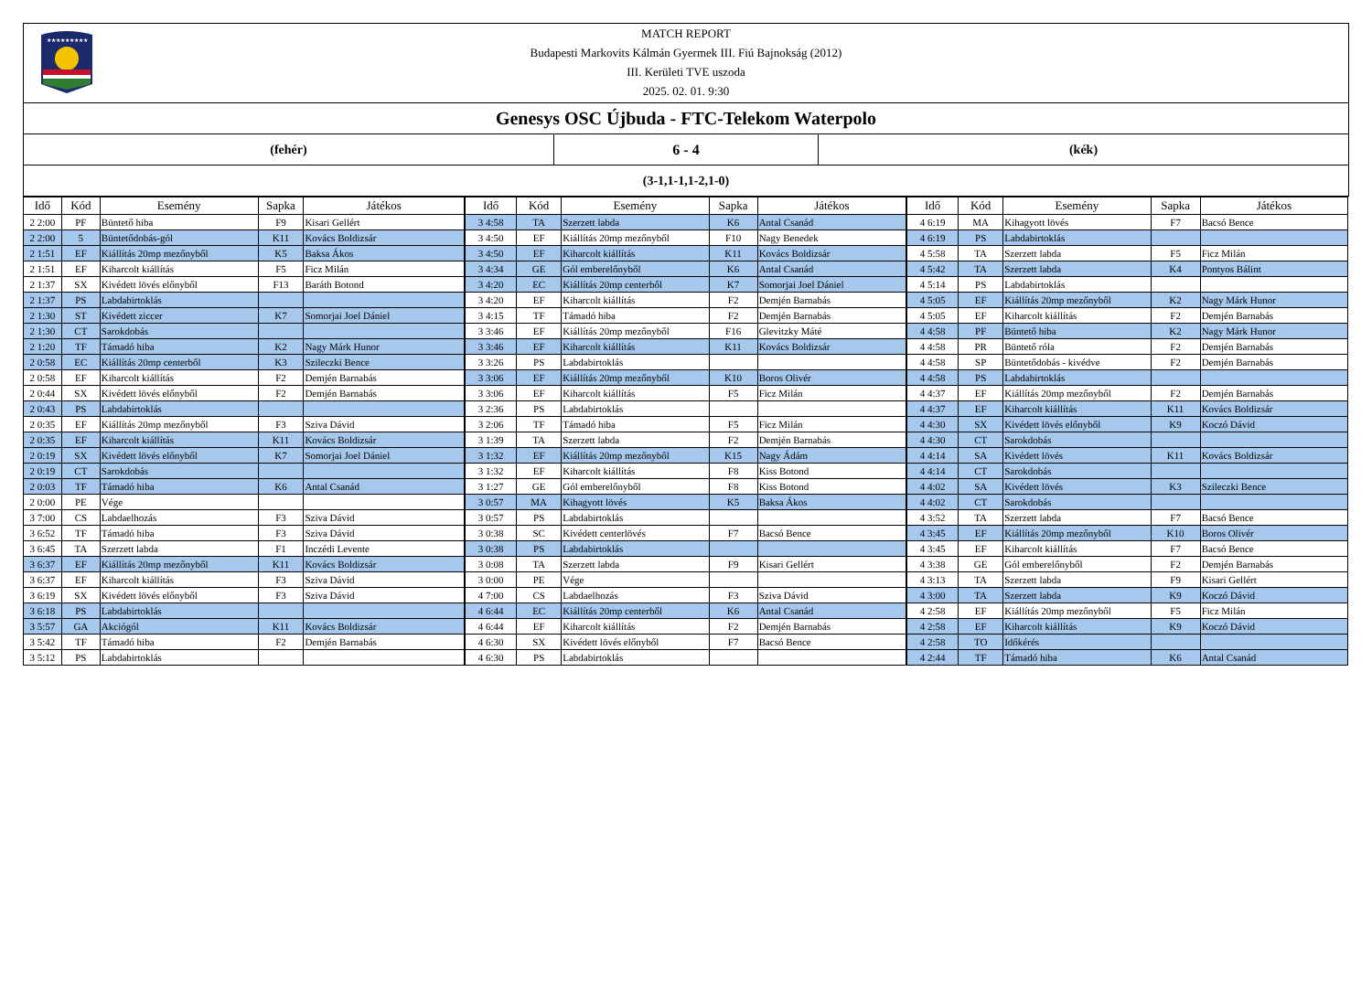★★★★★★★★★
MATCH REPORT
Budapesti Markovits Kálmán Gyermek III. Fiú Bajnokság (2012)
III. Kerületi TVE uszoda
2025. 02. 01. 9:30
Genesys OSC Újbuda - FTC-Telekom Waterpolo
(fehér) 6 - 4 (kék)
(3-1,1-1,1-2,1-0)
| Idő | Kód | Esemény | Sapka | Játékos |
| --- | --- | --- | --- | --- |
| 2 2:00 | PF | Büntető hiba | F9 | Kisari Gellért |
| 2 2:00 | 5 | Büntetődobás-gól | K11 | Kovács Boldizsár |
| 2 1:51 | EF | Kiállítás 20mp mezőnyből | K5 | Baksa Ákos |
| 2 1:51 | EF | Kiharcolt kiállítás | F5 | Ficz Milán |
| 2 1:37 | SX | Kivédett lövés előnyből | F13 | Baráth Botond |
| 2 1:37 | PS | Labdabirtoklás | | |
| 2 1:30 | ST | Kivédett ziccer | K7 | Somorjai Joel Dániel |
| 2 1:30 | CT | Sarokdobás | | |
| 2 1:20 | TF | Támadó hiba | K2 | Nagy Márk Hunor |
| 2 0:58 | EC | Kiállítás 20mp centerből | K3 | Szileczki Bence |
| 2 0:58 | EF | Kiharcolt kiállítás | F2 | Demjén Barnabás |
| 2 0:44 | SX | Kivédett lövés előnyből | F2 | Demjén Barnabás |
| 2 0:43 | PS | Labdabirtoklás | | |
| 2 0:35 | EF | Kiállítás 20mp mezőnyből | F3 | Sziva Dávid |
| 2 0:35 | EF | Kiharcolt kiállítás | K11 | Kovács Boldizsár |
| 2 0:19 | SX | Kivédett lövés előnyből | K7 | Somorjai Joel Dániel |
| 2 0:19 | CT | Sarokdobás | | |
| 2 0:03 | TF | Támadó hiba | K6 | Antal Csanád |
| 2 0:00 | PE | Vége | | |
| 3 7:00 | CS | Labdaelhozás | F3 | Sziva Dávid |
| 3 6:52 | TF | Támadó hiba | F3 | Sziva Dávid |
| 3 6:45 | TA | Szerzett labda | F1 | Inczédi Levente |
| 3 6:37 | EF | Kiállítás 20mp mezőnyből | K11 | Kovács Boldizsár |
| 3 6:37 | EF | Kiharcolt kiállítás | F3 | Sziva Dávid |
| 3 6:19 | SX | Kivédett lövés előnyből | F3 | Sziva Dávid |
| 3 6:18 | PS | Labdabirtoklás | | |
| 3 5:57 | GA | Akciógól | K11 | Kovács Boldizsár |
| 3 5:42 | TF | Támadó hiba | F2 | Demjén Barnabás |
| 3 5:12 | PS | Labdabirtoklás | | |
| Idő | Kód | Esemény | Sapka | Játékos |
| --- | --- | --- | --- | --- |
| 3 4:58 | TA | Szerzett labda | K6 | Antal Csanád |
| 3 4:50 | EF | Kiállítás 20mp mezőnyből | F10 | Nagy Benedek |
| 3 4:50 | EF | Kiharcolt kiállítás | K11 | Kovács Boldizsár |
| 3 4:34 | GE | Gól emberelőnyből | K6 | Antal Csanád |
| 3 4:20 | EC | Kiállítás 20mp centerből | K7 | Somorjai Joel Dániel |
| 3 4:20 | EF | Kiharcolt kiállítás | F2 | Demjén Barnabás |
| 3 4:15 | TF | Támadó hiba | F2 | Demjén Barnabás |
| 3 3:46 | EF | Kiállítás 20mp mezőnyből | F16 | Glevitzky Máté |
| 3 3:46 | EF | Kiharcolt kiállítás | K11 | Kovács Boldizsár |
| 3 3:26 | PS | Labdabirtoklás | | |
| 3 3:06 | EF | Kiállítás 20mp mezőnyből | K10 | Boros Olivér |
| 3 3:06 | EF | Kiharcolt kiállítás | F5 | Ficz Milán |
| 3 2:36 | PS | Labdabirtoklás | | |
| 3 2:06 | TF | Támadó hiba | F5 | Ficz Milán |
| 3 1:39 | TA | Szerzett labda | F2 | Demjén Barnabás |
| 3 1:32 | EF | Kiállítás 20mp mezőnyből | K15 | Nagy Ádám |
| 3 1:32 | EF | Kiharcolt kiállítás | F8 | Kiss Botond |
| 3 1:27 | GE | Gól emberelőnyből | F8 | Kiss Botond |
| 3 0:57 | MA | Kihagyott lövés | K5 | Baksa Ákos |
| 3 0:57 | PS | Labdabirtoklás | | |
| 3 0:38 | SC | Kivédett centerlövés | F7 | Bacsó Bence |
| 3 0:38 | PS | Labdabirtoklás | | |
| 3 0:08 | TA | Szerzett labda | F9 | Kisari Gellért |
| 3 0:00 | PE | Vége | | |
| 4 7:00 | CS | Labdaelhozás | F3 | Sziva Dávid |
| 4 6:44 | EC | Kiállítás 20mp centerből | K6 | Antal Csanád |
| 4 6:44 | EF | Kiharcolt kiállítás | F2 | Demjén Barnabás |
| 4 6:30 | SX | Kivédett lövés előnyből | F7 | Bacsó Bence |
| 4 6:30 | PS | Labdabirtoklás | | |
| Idő | Kód | Esemény | Sapka | Játékos |
| --- | --- | --- | --- | --- |
| 4 6:19 | MA | Kihagyott lövés | F7 | Bacsó Bence |
| 4 6:19 | PS | Labdabirtoklás | | |
| 4 5:58 | TA | Szerzett labda | F5 | Ficz Milán |
| 4 5:42 | TA | Szerzett labda | K4 | Pontyos Bálint |
| 4 5:14 | PS | Labdabirtoklás | | |
| 4 5:05 | EF | Kiállítás 20mp mezőnyből | K2 | Nagy Márk Hunor |
| 4 5:05 | EF | Kiharcolt kiállítás | F2 | Demjén Barnabás |
| 4 4:58 | PF | Büntető hiba | K2 | Nagy Márk Hunor |
| 4 4:58 | PR | Büntető róla | F2 | Demjén Barnabás |
| 4 4:58 | SP | Büntetődobás - kivédve | F2 | Demjén Barnabás |
| 4 4:58 | PS | Labdabirtoklás | | |
| 4 4:37 | EF | Kiállítás 20mp mezőnyből | F2 | Demjén Barnabás |
| 4 4:37 | EF | Kiharcolt kiállítás | K11 | Kovács Boldizsár |
| 4 4:30 | SX | Kivédett lövés előnyből | K9 | Koczó Dávid |
| 4 4:30 | CT | Sarokdobás | | |
| 4 4:14 | SA | Kivédett lövés | K11 | Kovács Boldizsár |
| 4 4:14 | CT | Sarokdobás | | |
| 4 4:02 | SA | Kivédett lövés | K3 | Szileczki Bence |
| 4 4:02 | CT | Sarokdobás | | |
| 4 3:52 | TA | Szerzett labda | F7 | Bacsó Bence |
| 4 3:45 | EF | Kiállítás 20mp mezőnyből | K10 | Boros Olivér |
| 4 3:45 | EF | Kiharcolt kiállítás | F7 | Bacsó Bence |
| 4 3:38 | GE | Gól emberelőnyből | F2 | Demjén Barnabás |
| 4 3:13 | TA | Szerzett labda | F9 | Kisari Gellért |
| 4 3:00 | TA | Szerzett labda | K9 | Koczó Dávid |
| 4 2:58 | EF | Kiállítás 20mp mezőnyből | F5 | Ficz Milán |
| 4 2:58 | EF | Kiharcolt kiállítás | K9 | Koczó Dávid |
| 4 2:58 | TO | Időkérés | | |
| 4 2:44 | TF | Támadó hiba | K6 | Antal Csanád |